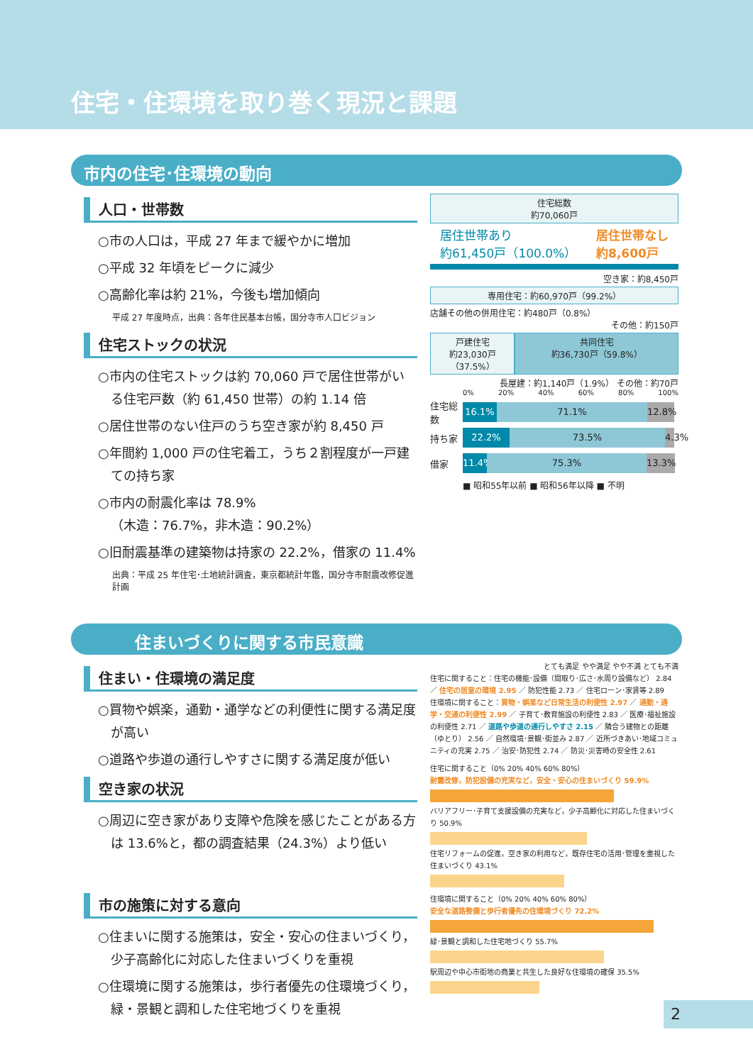住宅・住環境を取り巻く現況と課題
市内の住宅･住環境の動向
人口・世帯数
○市の人口は，平成 27 年まで緩やかに増加
○平成 32 年頃をピークに減少
○高齢化率は約 21%，今後も増加傾向
平成 27 年度時点，出典：各年住民基本台帳，国分寺市人口ビジョン
住宅ストックの状況
○市内の住宅ストックは約 70,060 戸で居住世帯がいる住宅戸数（約 61,450 世帯）の約 1.14 倍
○居住世帯のない住戸のうち空き家が約 8,450 戸
○年間約 1,000 戸の住宅着工，うち２割程度が一戸建ての持ち家
○市内の耐震化率は 78.9%
（木造：76.7%，非木造：90.2%）
○旧耐震基準の建築物は持家の 22.2%，借家の 11.4%
出典：平成 25 年住宅･土地統計調査，東京都統計年鑑，国分寺市耐震改修促進計画
住宅総数
約70,060戸
居住世帯あり
約61,450戸（100.0%） 居住世帯なし
約8,600戸
空き家：約8,450戸
専用住宅：約60,970戸（99.2%）
店舗その他の併用住宅：約480戸（0.8%）
その他：約150戸
戸建住宅
約23,030戸（37.5%）
共同住宅
約36,730戸（59.8%）
長屋建：約1,140戸（1.9%） その他：約70戸
0% 20% 40% 60% 80% 100%
住宅総数
16.1% 71.1% 12.8%
持ち家
22.2% 73.5% 4.3%
借家
11.4% 75.3% 13.3%
■ 昭和55年以前 ■ 昭和56年以降 ■ 不明
住まいづくりに関する市民意識
住まい・住環境の満足度
○買物や娯楽，通勤・通学などの利便性に関する満足度が高い
○道路や歩道の通行しやすさに関する満足度が低い
空き家の状況
○周辺に空き家があり支障や危険を感じたことがある方は 13.6%と，都の調査結果（24.3%）より低い
市の施策に対する意向
○住まいに関する施策は，安全・安心の住まいづくり，少子高齢化に対応した住まいづくりを重視
○住環境に関する施策は，歩行者優先の住環境づくり，緑・景観と調和した住宅地づくりを重視
とても満足 やや満足 やや不満 とても不満
住宅に関すること：住宅の機能･設備（間取り･広さ･水周り設備など） 2.84 ／ 住宅の居室の環境 2.95 ／ 防犯性能 2.73 ／ 住宅ローン･家賃等 2.89
住環境に関すること：買物・娯楽など日常生活の利便性 2.97 ／ 通勤・通学・交通の利便性 2.99 ／ 子育て･教育施設の利便性 2.83 ／ 医療･福祉施設の利便性 2.71 ／ 道路や歩道の通行しやすさ 2.15 ／ 隣合う建物との距離（ゆとり） 2.56 ／ 自然環境･景観･街並み 2.87 ／ 近所づきあい･地域コミュニティの充実 2.75 ／ 治安･防犯性 2.74 ／ 防災･災害時の安全性 2.61
住宅に関すること（0% 20% 40% 60% 80%）
耐震改修，防犯設備の充実など，安全・安心の住まいづくり 59.9%
バリアフリー･子育て支援設備の充実など，少子高齢化に対応した住まいづくり 50.9%
住宅リフォームの促進，空き家の利用など，既存住宅の活用･管理を重視した住まいづくり 43.1%
住環境に関すること（0% 20% 40% 60% 80%）
安全な道路整備と歩行者優先の住環境づくり 72.2%
緑･景観と調和した住宅地づくり 55.7%
駅周辺や中心市街地の商業と共生した良好な住環境の確保 35.5%
2